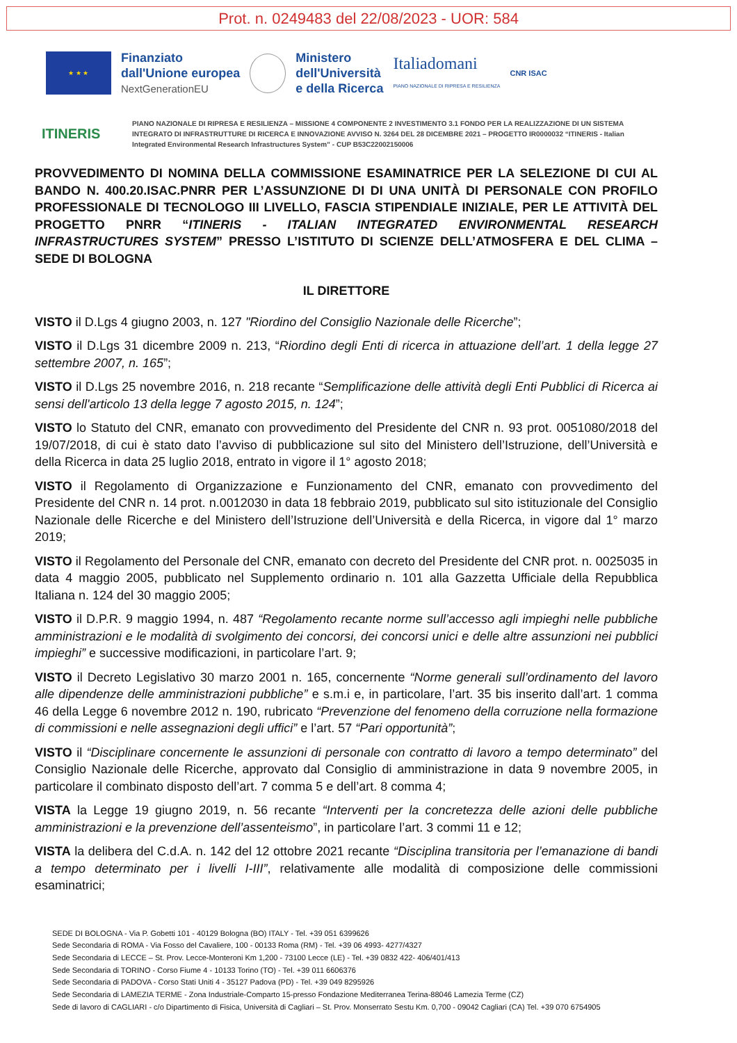Prot. n. 0249483 del 22/08/2023 - UOR: 584
★ ★ ★
Finanziato
dall'Unione europea
NextGenerationEU
Ministero
dell'Università
e della Ricerca
Italiadomani
PIANO NAZIONALE DI RIPRESA E RESILIENZA
CNR ISAC
ITINERIS
PIANO NAZIONALE DI RIPRESA E RESILIENZA – MISSIONE 4 COMPONENTE 2 INVESTIMENTO 3.1 FONDO PER LA REALIZZAZIONE DI UN SISTEMA INTEGRATO DI INFRASTRUTTURE DI RICERCA E INNOVAZIONE AVVISO N. 3264 DEL 28 DICEMBRE 2021 – PROGETTO IR0000032 “ITINERIS - Italian Integrated Environmental Research Infrastructures System” - CUP B53C22002150006
PROVVEDIMENTO DI NOMINA DELLA COMMISSIONE ESAMINATRICE PER LA SELEZIONE DI CUI AL BANDO N. 400.20.ISAC.PNRR PER L’ASSUNZIONE DI DI UNA UNITÀ DI PERSONALE CON PROFILO PROFESSIONALE DI TECNOLOGO III LIVELLO, FASCIA STIPENDIALE INIZIALE, PER LE ATTIVITÀ DEL PROGETTO PNRR “ITINERIS - ITALIAN INTEGRATED ENVIRONMENTAL RESEARCH INFRASTRUCTURES SYSTEM” PRESSO L’ISTITUTO DI SCIENZE DELL’ATMOSFERA E DEL CLIMA – SEDE DI BOLOGNA
IL DIRETTORE
VISTO il D.Lgs 4 giugno 2003, n. 127 "Riordino del Consiglio Nazionale delle Ricerche”;
VISTO il D.Lgs 31 dicembre 2009 n. 213, “Riordino degli Enti di ricerca in attuazione dell’art. 1 della legge 27 settembre 2007, n. 165”;
VISTO il D.Lgs 25 novembre 2016, n. 218 recante “Semplificazione delle attività degli Enti Pubblici di Ricerca ai sensi dell'articolo 13 della legge 7 agosto 2015, n. 124”;
VISTO lo Statuto del CNR, emanato con provvedimento del Presidente del CNR n. 93 prot. 0051080/2018 del 19/07/2018, di cui è stato dato l’avviso di pubblicazione sul sito del Ministero dell’Istruzione, dell’Università e della Ricerca in data 25 luglio 2018, entrato in vigore il 1° agosto 2018;
VISTO il Regolamento di Organizzazione e Funzionamento del CNR, emanato con provvedimento del Presidente del CNR n. 14 prot. n.0012030 in data 18 febbraio 2019, pubblicato sul sito istituzionale del Consiglio Nazionale delle Ricerche e del Ministero dell’Istruzione dell’Università e della Ricerca, in vigore dal 1° marzo 2019;
VISTO il Regolamento del Personale del CNR, emanato con decreto del Presidente del CNR prot. n. 0025035 in data 4 maggio 2005, pubblicato nel Supplemento ordinario n. 101 alla Gazzetta Ufficiale della Repubblica Italiana n. 124 del 30 maggio 2005;
VISTO il D.P.R. 9 maggio 1994, n. 487 “Regolamento recante norme sull’accesso agli impieghi nelle pubbliche amministrazioni e le modalità di svolgimento dei concorsi, dei concorsi unici e delle altre assunzioni nei pubblici impieghi” e successive modificazioni, in particolare l’art. 9;
VISTO il Decreto Legislativo 30 marzo 2001 n. 165, concernente “Norme generali sull’ordinamento del lavoro alle dipendenze delle amministrazioni pubbliche” e s.m.i e, in particolare, l’art. 35 bis inserito dall’art. 1 comma 46 della Legge 6 novembre 2012 n. 190, rubricato “Prevenzione del fenomeno della corruzione nella formazione di commissioni e nelle assegnazioni degli uffici” e l’art. 57 “Pari opportunità”;
VISTO il “Disciplinare concernente le assunzioni di personale con contratto di lavoro a tempo determinato” del Consiglio Nazionale delle Ricerche, approvato dal Consiglio di amministrazione in data 9 novembre 2005, in particolare il combinato disposto dell’art. 7 comma 5 e dell’art. 8 comma 4;
VISTA la Legge 19 giugno 2019, n. 56 recante “Interventi per la concretezza delle azioni delle pubbliche amministrazioni e la prevenzione dell’assenteismo”, in particolare l’art. 3 commi 11 e 12;
VISTA la delibera del C.d.A. n. 142 del 12 ottobre 2021 recante “Disciplina transitoria per l’emanazione di bandi a tempo determinato per i livelli I-III”, relativamente alle modalità di composizione delle commissioni esaminatrici;
SEDE DI BOLOGNA - Via P. Gobetti 101 - 40129 Bologna (BO) ITALY - Tel. +39 051 6399626
Sede Secondaria di ROMA - Via Fosso del Cavaliere, 100 - 00133 Roma (RM) - Tel. +39 06 4993- 4277/4327
Sede Secondaria di LECCE – St. Prov. Lecce-Monteroni Km 1,200 - 73100 Lecce (LE) - Tel. +39 0832 422- 406/401/413
Sede Secondaria di TORINO - Corso Fiume 4 - 10133 Torino (TO) - Tel. +39 011 6606376
Sede Secondaria di PADOVA - Corso Stati Uniti 4 - 35127 Padova (PD) - Tel. +39 049 8295926
Sede Secondaria di LAMEZIA TERME - Zona Industriale-Comparto 15-presso Fondazione Mediterranea Terina-88046 Lamezia Terme (CZ)
Sede di lavoro di CAGLIARI - c/o Dipartimento di Fisica, Università di Cagliari – St. Prov. Monserrato Sestu Km. 0,700 - 09042 Cagliari (CA) Tel. +39 070 6754905